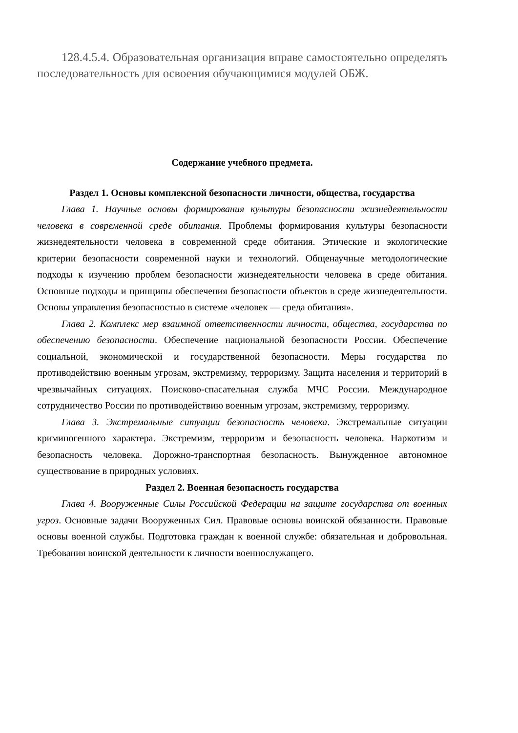128.4.5.4. Образовательная организация вправе самостоятельно определять последовательность для освоения обучающимися модулей ОБЖ.
Содержание учебного предмета.
Раздел 1. Основы комплексной безопасности личности, общества, государства
Глава 1. Научные основы формирования культуры безопасности жизнедеятельности человека в современной среде обитания. Проблемы формирования культуры безопасности жизнедеятельности человека в современной среде обитания. Этические и экологические критерии безопасности современной науки и технологий. Общенаучные методологические подходы к изучению проблем безопасности жизнедеятельности человека в среде обитания. Основные подходы и принципы обеспечения безопасности объектов в среде жизнедеятельности. Основы управления безопасностью в системе «человек — среда обитания».
Глава 2. Комплекс мер взаимной ответственности личности, общества, государства по обеспечению безопасности. Обеспечение национальной безопасности России. Обеспечение социальной, экономической и государственной безопасности. Меры государства по противодействию военным угрозам, экстремизму, терроризму. Защита населения и территорий в чрезвычайных ситуациях. Поисково-спасательная служба МЧС России. Международное сотрудничество России по противодействию военным угрозам, экстремизму, терроризму.
Глава 3. Экстремальные ситуации безопасность человека. Экстремальные ситуации криминогенного характера. Экстремизм, терроризм и безопасность человека. Наркотизм и безопасность человека. Дорожно-транспортная безопасность. Вынужденное автономное существование в природных условиях.
Раздел 2. Военная безопасность государства
Глава 4. Вооруженные Силы Российской Федерации на защите государства от военных угроз. Основные задачи Вооруженных Сил. Правовые основы воинской обязанности. Правовые основы военной службы. Подготовка граждан к военной службе: обязательная и добровольная. Требования воинской деятельности к личности военнослужащего.